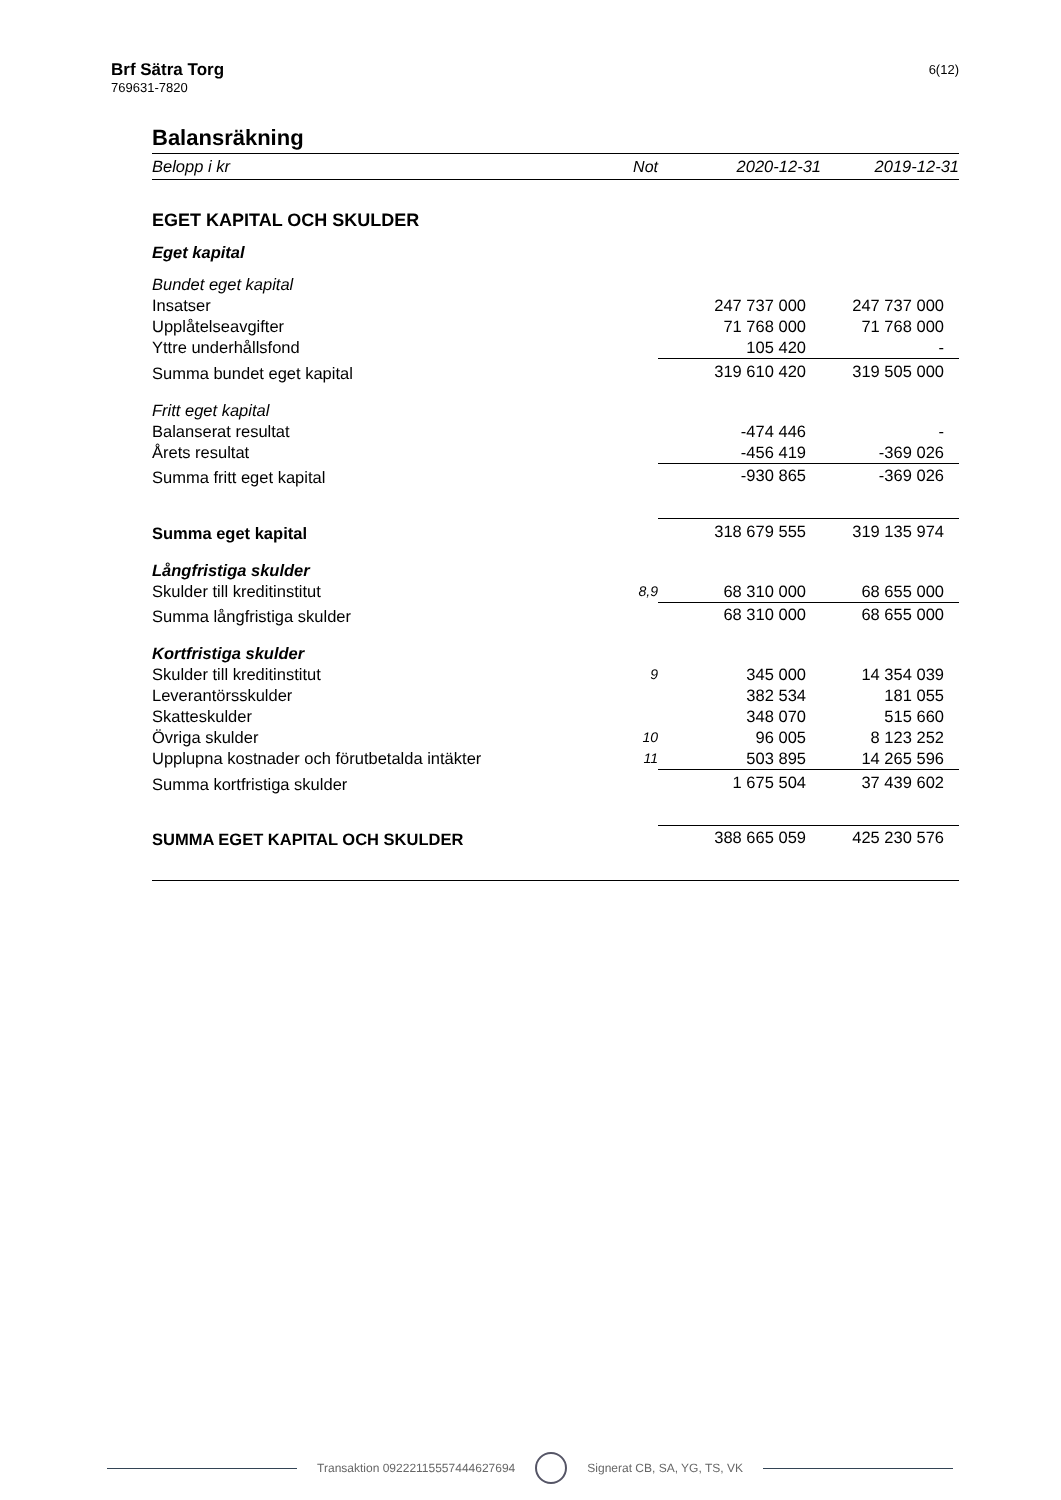Brf Sätra Torg
769631-7820
6(12)
Balansräkning
| Belopp i kr | Not | 2020-12-31 | 2019-12-31 |
| EGET KAPITAL OCH SKULDER | | | |
| Eget kapital | | | |
| Bundet eget kapital | | | |
| Insatser | | 247 737 000 | 247 737 000 |
| Upplåtelseavgifter | | 71 768 000 | 71 768 000 |
| Yttre underhållsfond | | 105 420 | - |
| Summa bundet eget kapital | | 319 610 420 | 319 505 000 |
| Fritt eget kapital | | | |
| Balanserat resultat | | -474 446 | - |
| Årets resultat | | -456 419 | -369 026 |
| Summa fritt eget kapital | | -930 865 | -369 026 |
| Summa eget kapital | | 318 679 555 | 319 135 974 |
| Långfristiga skulder | | | |
| Skulder till kreditinstitut | 8,9 | 68 310 000 | 68 655 000 |
| Summa långfristiga skulder | | 68 310 000 | 68 655 000 |
| Kortfristiga skulder | | | |
| Skulder till kreditinstitut | 9 | 345 000 | 14 354 039 |
| Leverantörsskulder | | 382 534 | 181 055 |
| Skatteskulder | | 348 070 | 515 660 |
| Övriga skulder | 10 | 96 005 | 8 123 252 |
| Upplupna kostnader och förutbetalda intäkter | 11 | 503 895 | 14 265 596 |
| Summa kortfristiga skulder | | 1 675 504 | 37 439 602 |
| SUMMA EGET KAPITAL OCH SKULDER | | 388 665 059 | 425 230 576 |
Transaktion 09222115557444627694 Signerat CB, SA, YG, TS, VK